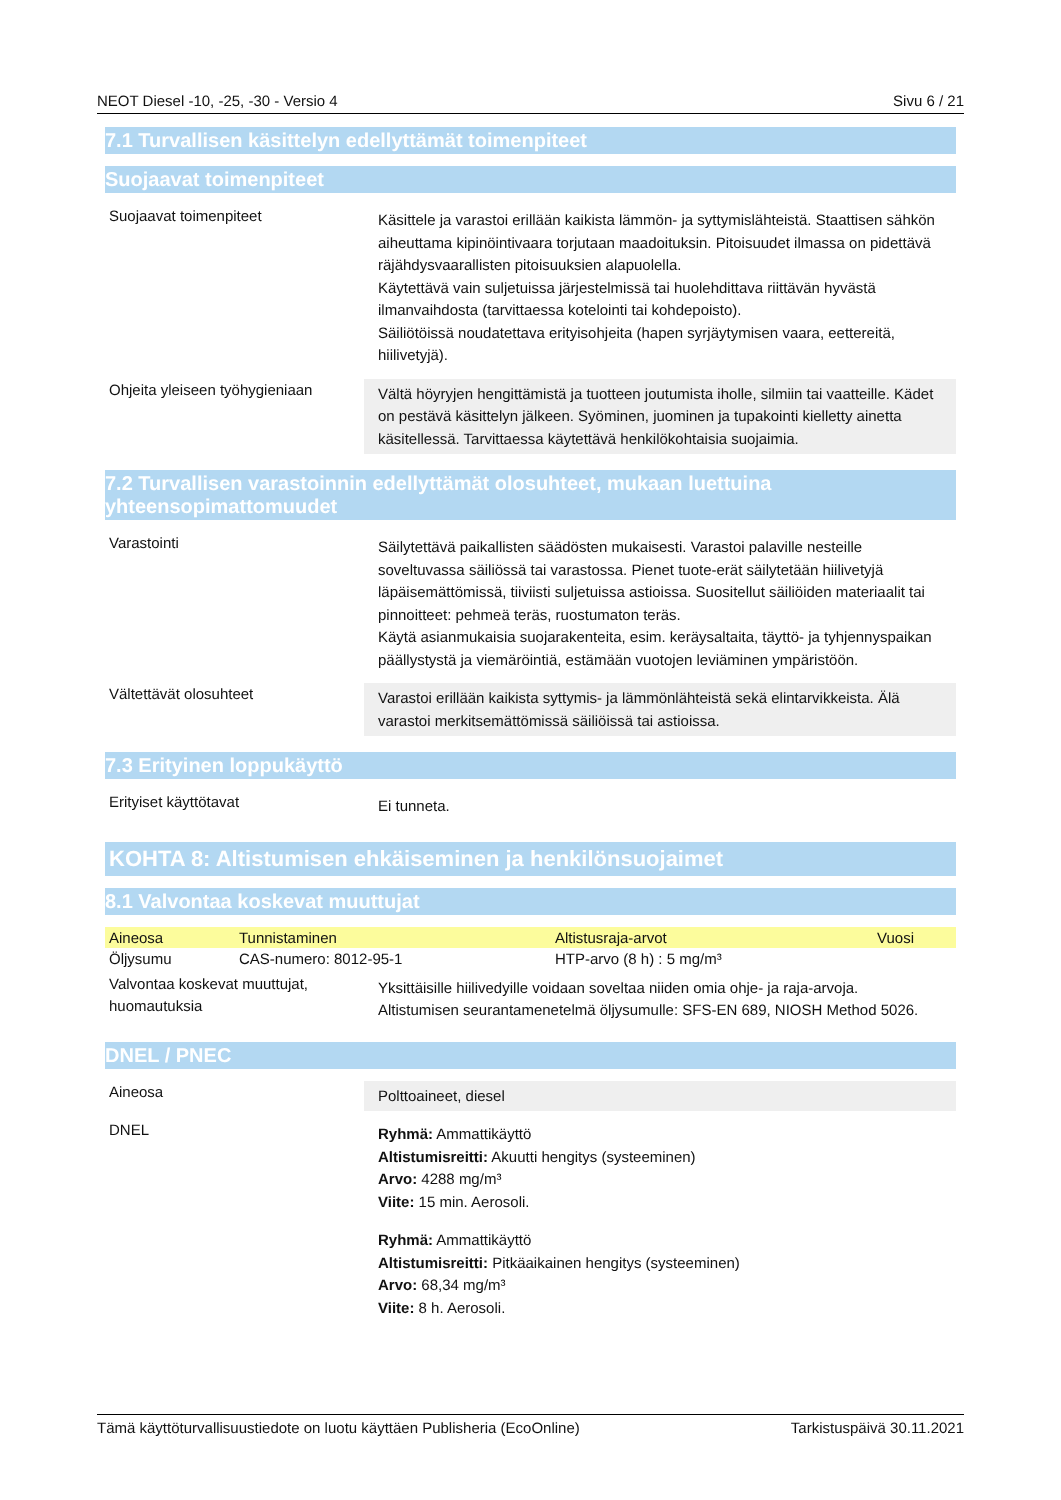NEOT Diesel -10, -25, -30 - Versio 4 Sivu 6 / 21
7.1 Turvallisen käsittelyn edellyttämät toimenpiteet
Suojaavat toimenpiteet
Suojaavat toimenpiteet
Käsittele ja varastoi erillään kaikista lämmön- ja syttymislähteistä. Staattisen sähkön aiheuttama kipinöintivaara torjutaan maadoituksin. Pitoisuudet ilmassa on pidettävä räjähdysvaarallisten pitoisuuksien alapuolella.
Käytettävä vain suljetuissa järjestelmissä tai huolehdittava riittävän hyvästä ilmanvaihdosta (tarvittaessa kotelointi tai kohdepoisto).
Säiliötöissä noudatettava erityisohjeita (hapen syrjäytymisen vaara, eettereitä, hiilivetyjä).
Ohjeita yleiseen työhygieniaan
Vältä höyryjen hengittämistä ja tuotteen joutumista iholle, silmiin tai vaatteille. Kädet on pestävä käsittelyn jälkeen. Syöminen, juominen ja tupakointi kielletty ainetta käsitellessä. Tarvittaessa käytettävä henkilökohtaisia suojaimia.
7.2 Turvallisen varastoinnin edellyttämät olosuhteet, mukaan luettuina yhteensopimattomuudet
Varastointi
Säilytettävä paikallisten säädösten mukaisesti. Varastoi palaville nesteille soveltuvassa säiliössä tai varastossa. Pienet tuote-erät säilytetään hiilivetyjä läpäisemättömissä, tiiviisti suljetuissa astioissa. Suositellut säiliöiden materiaalit tai pinnoitteet: pehmeä teräs, ruostumaton teräs.
Käytä asianmukaisia suojarakenteita, esim. keräysaltaita, täyttö- ja tyhjennyspaikan päällystystä ja viemäröintiä, estämään vuotojen leviäminen ympäristöön.
Vältettävät olosuhteet
Varastoi erillään kaikista syttymis- ja lämmönlähteistä sekä elintarvikkeista. Älä varastoi merkitsemättömissä säiliöissä tai astioissa.
7.3 Erityinen loppukäyttö
Erityiset käyttötavat
Ei tunneta.
KOHTA 8: Altistumisen ehkäiseminen ja henkilönsuojaimet
8.1 Valvontaa koskevat muuttujat
| Aineosa | Tunnistaminen | Altistusraja-arvot | Vuosi |
| --- | --- | --- | --- |
| Öljysumu | CAS-numero: 8012-95-1 | HTP-arvo (8 h) : 5 mg/m³ | |
Valvontaa koskevat muuttujat, huomautuksia
Yksittäisille hiilivedyille voidaan soveltaa niiden omia ohje- ja raja-arvoja.
Altistumisen seurantamenetelmä öljysumulle: SFS-EN 689, NIOSH Method 5026.
DNEL / PNEC
Aineosa
Polttoaineet, diesel
DNEL
Ryhmä: Ammattikäyttö
Altistumisreitti: Akuutti hengitys (systeeminen)
Arvo: 4288 mg/m³
Viite: 15 min. Aerosoli.
Ryhmä: Ammattikäyttö
Altistumisreitti: Pitkäaikainen hengitys (systeeminen)
Arvo: 68,34 mg/m³
Viite: 8 h. Aerosoli.
Tämä käyttöturvallisuustiedote on luotu käyttäen Publisheria (EcoOnline) Tarkistuspäivä 30.11.2021